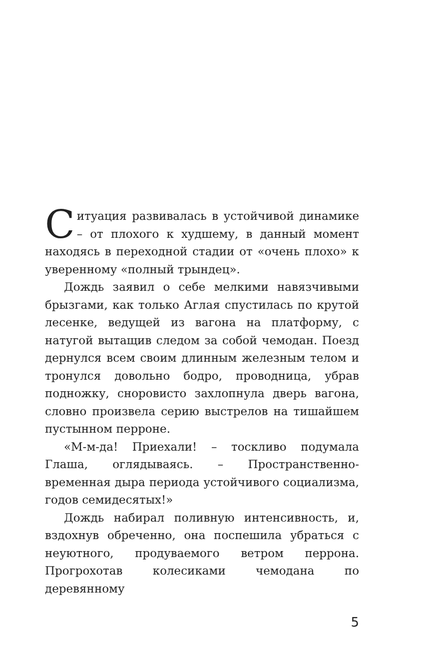Ситуация развивалась в устойчивой динамике – от плохого к худшему, в данный момент находясь в переходной стадии от «очень плохо» к уверенному «полный трындец».
Дождь заявил о себе мелкими навязчивыми брызгами, как только Аглая спустилась по крутой лесенке, ведущей из вагона на платформу, с натугой вытащив следом за собой чемодан. Поезд дернулся всем своим длинным железным телом и тронулся довольно бодро, проводница, убрав подножку, сноровисто захлопнула дверь вагона, словно произвела серию выстрелов на тишайшем пустынном перроне.
«М-м-да! Приехали! – тоскливо подумала Глаша, оглядываясь. – Пространственно-временная дыра периода устойчивого социализма, годов семидесятых!»
Дождь набирал поливную интенсивность, и, вздохнув обреченно, она поспешила убраться с неуютного, продуваемого ветром перрона. Прогрохотав колесиками чемодана по деревянному
5